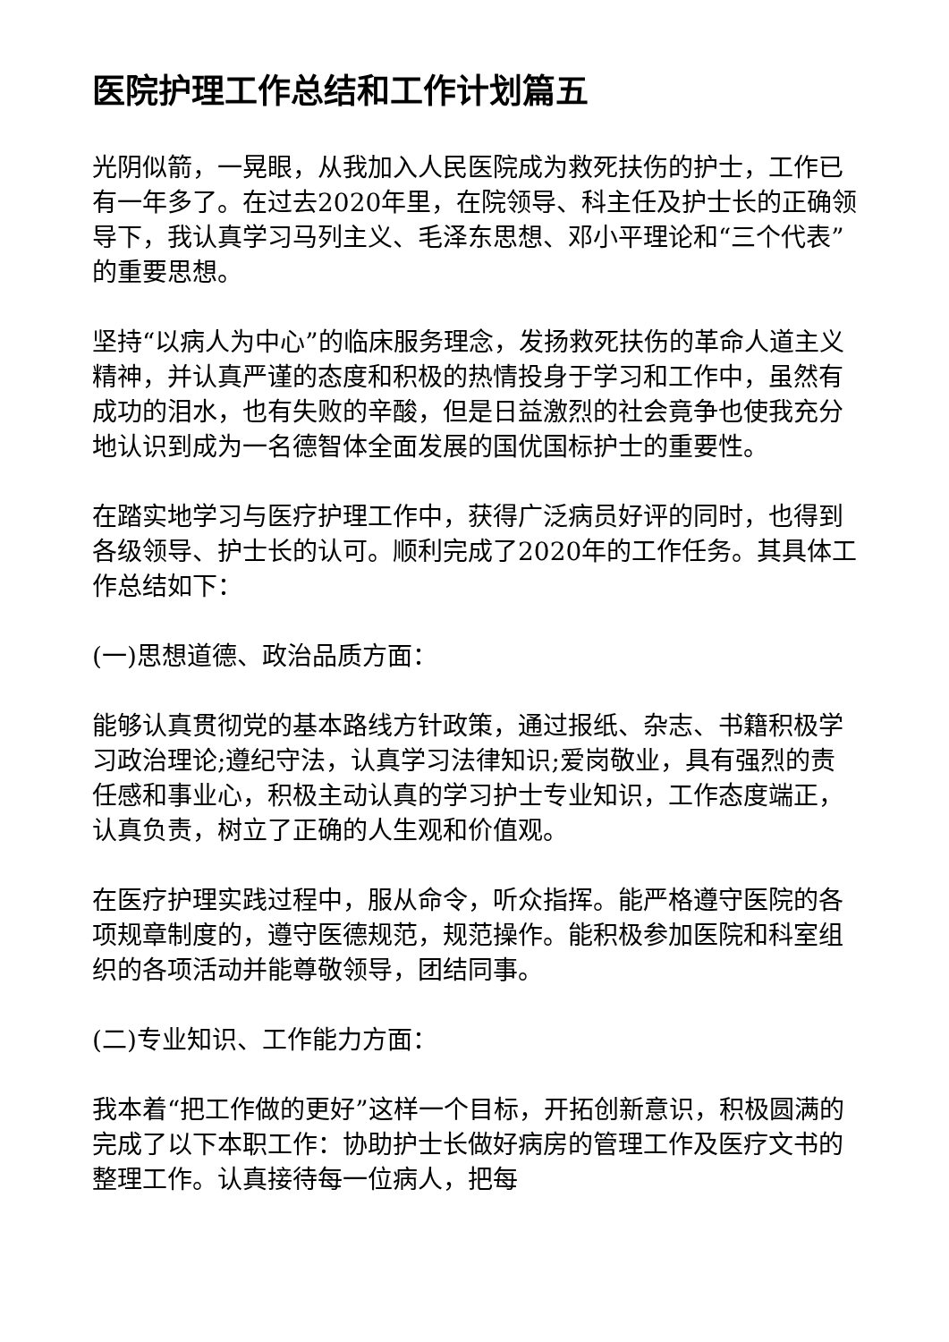医院护理工作总结和工作计划篇五
光阴似箭，一晃眼，从我加入人民医院成为救死扶伤的护士，工作已有一年多了。在过去2020年里，在院领导、科主任及护士长的正确领导下，我认真学习马列主义、毛泽东思想、邓小平理论和“三个代表”的重要思想。
坚持“以病人为中心”的临床服务理念，发扬救死扶伤的革命人道主义精神，并认真严谨的态度和积极的热情投身于学习和工作中，虽然有成功的泪水，也有失败的辛酸，但是日益激烈的社会竟争也使我充分地认识到成为一名德智体全面发展的国优国标护士的重要性。
在踏实地学习与医疗护理工作中，获得广泛病员好评的同时，也得到各级领导、护士长的认可。顺利完成了2020年的工作任务。其具体工作总结如下：
(一)思想道德、政治品质方面：
能够认真贯彻党的基本路线方针政策，通过报纸、杂志、书籍积极学习政治理论;遵纪守法，认真学习法律知识;爱岗敬业，具有强烈的责任感和事业心，积极主动认真的学习护士专业知识，工作态度端正，认真负责，树立了正确的人生观和价值观。
在医疗护理实践过程中，服从命令，听众指挥。能严格遵守医院的各项规章制度的，遵守医德规范，规范操作。能积极参加医院和科室组织的各项活动并能尊敬领导，团结同事。
(二)专业知识、工作能力方面：
我本着“把工作做的更好”这样一个目标，开拓创新意识，积极圆满的完成了以下本职工作：协助护士长做好病房的管理工作及医疗文书的整理工作。认真接待每一位病人，把每